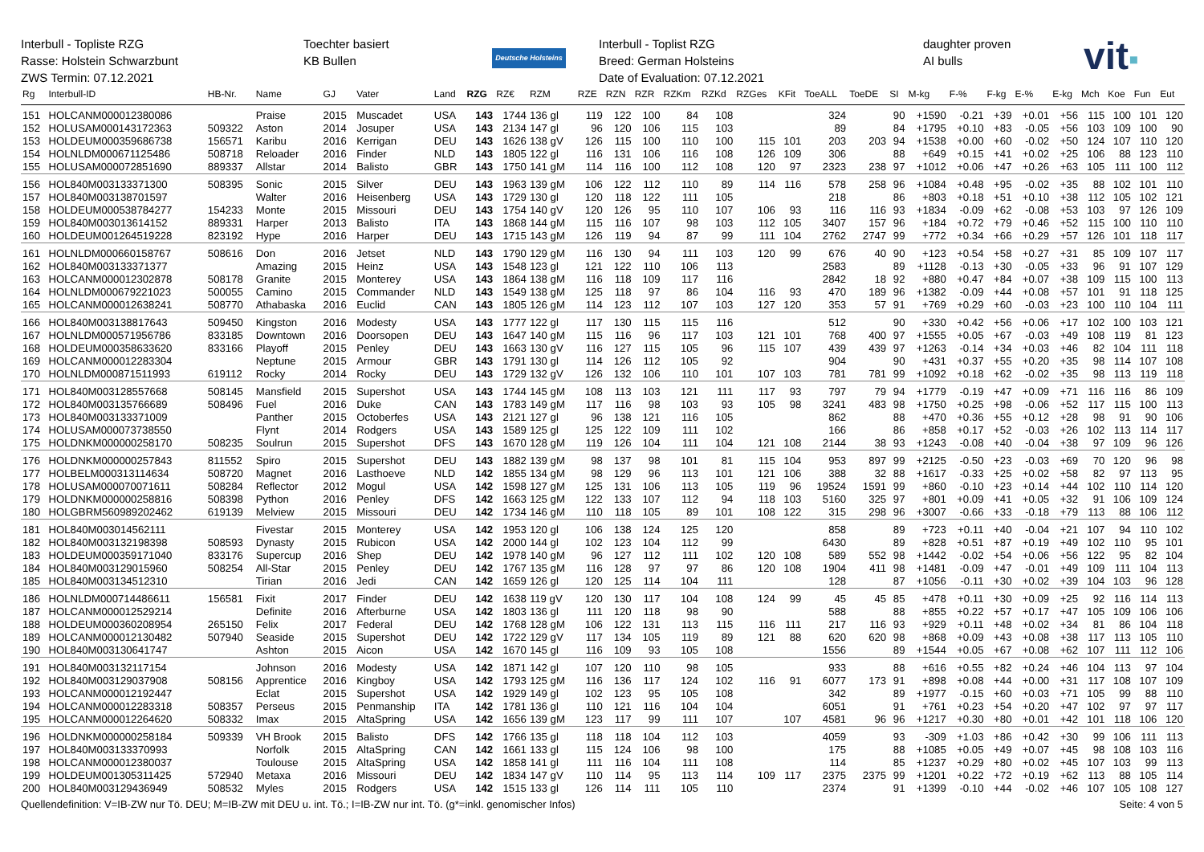Interbull - Topliste RZG
Rasse: Holstein Schwarzbunt
ZWS Termin: 07.12.2021
Toechter basiert
KB Bullen
Deutsche Holsteins
Interbull - Toplist RZG
Breed: German Holsteins
Date of Evaluation: 07.12.2021
daughter proven
AI bulls
vit▪
| Rg | Interbull-ID | HB-Nr. | Name | GJ | Vater | Land | RZG | RZ€ | RZM | RZE | RZN | RZR | RZKm | RZKd | RZGes | KFit | ToeALL | ToeDE | SI | M-kg | F-% | F-kg | E-% | E-kg | Mch | Koe | Fun | Eut |
| --- | --- | --- | --- | --- | --- | --- | --- | --- | --- | --- | --- | --- | --- | --- | --- | --- | --- | --- | --- | --- | --- | --- | --- | --- | --- | --- | --- | --- |
| 151 | HOLCANM000012380086 | | Praise | 2015 | Muscadet | USA | 143 | 1744 | 136 gl | 119 | 122 | 100 | 84 | 108 | | | 324 | | 90 | +1590 | -0.21 | +39 | +0.01 | +56 | 115 | 100 | 101 | 120 |
| 152 | HOLUSAM000143172363 | 509322 | Aston | 2014 | Josuper | USA | 143 | 2134 | 147 gl | 96 | 120 | 106 | 115 | 103 | | | 89 | | 84 | +1795 | +0.10 | +83 | -0.05 | +56 | 103 | 109 | 100 | 90 |
| 153 | HOLDEUM000359686738 | 156571 | Karibu | 2016 | Kerrigan | DEU | 143 | 1626 | 138 gV | 126 | 115 | 100 | 110 | 100 | 115 | 101 | 203 | 203 | 94 | +1538 | +0.00 | +60 | -0.02 | +50 | 124 | 107 | 110 | 120 |
| 154 | HOLNLDM000671125486 | 508718 | Reloader | 2016 | Finder | NLD | 143 | 1805 | 122 gl | 116 | 131 | 106 | 116 | 108 | 126 | 109 | 306 | | 88 | +649 | +0.15 | +41 | +0.02 | +25 | 106 | 88 | 123 | 110 |
| 155 | HOLUSAM000072851690 | 889337 | Allstar | 2014 | Balisto | GBR | 143 | 1750 | 141 gM | 114 | 116 | 100 | 112 | 108 | 120 | 97 | 2323 | 238 | 97 | +1012 | +0.06 | +47 | +0.26 | +63 | 105 | 111 | 100 | 112 |
| 156 | HOL840M003133371300 | 508395 | Sonic | 2015 | Silver | DEU | 143 | 1963 | 139 gM | 106 | 122 | 112 | 110 | 89 | 114 | 116 | 578 | 258 | 96 | +1084 | +0.48 | +95 | -0.02 | +35 | 88 | 102 | 101 | 110 |
| 157 | HOL840M003138701597 | | Walter | 2016 | Heisenberg | USA | 143 | 1729 | 130 gl | 120 | 118 | 122 | 111 | 105 | | | 218 | | 86 | +803 | +0.18 | +51 | +0.10 | +38 | 112 | 105 | 102 | 121 |
| 158 | HOLDEUM000538784277 | 154233 | Monte | 2015 | Missouri | DEU | 143 | 1754 | 140 gV | 120 | 126 | 95 | 110 | 107 | 106 | 93 | 116 | 116 | 93 | +1834 | -0.09 | +62 | -0.08 | +53 | 103 | 97 | 126 | 109 |
| 159 | HOL840M003013614152 | 889331 | Harper | 2013 | Balisto | ITA | 143 | 1868 | 144 gM | 115 | 116 | 107 | 98 | 103 | 112 | 105 | 3407 | 157 | 96 | +184 | +0.72 | +79 | +0.46 | +52 | 115 | 100 | 110 | 110 |
| 160 | HOLDEUM001264519228 | 823192 | Hype | 2016 | Harper | DEU | 143 | 1715 | 143 gM | 126 | 119 | 94 | 87 | 99 | 111 | 104 | 2762 | 2747 | 99 | +772 | +0.34 | +66 | +0.29 | +57 | 126 | 101 | 118 | 117 |
| 161 | HOLNLDM000660158767 | 508616 | Don | 2016 | Jetset | NLD | 143 | 1790 | 129 gM | 116 | 130 | 94 | 111 | 103 | 120 | 99 | 676 | 40 | 90 | +123 | +0.54 | +58 | +0.27 | +31 | 85 | 109 | 107 | 117 |
| 162 | HOL840M003133371377 | | Amazing | 2015 | Heinz | USA | 143 | 1548 | 123 gl | 121 | 122 | 110 | 106 | 113 | | | 2583 | | 89 | +1128 | -0.13 | +30 | -0.05 | +33 | 96 | 91 | 107 | 129 |
| 163 | HOLCANM000012302878 | 508178 | Granite | 2015 | Monterey | USA | 143 | 1864 | 138 gM | 116 | 118 | 109 | 117 | 116 | | | 2842 | 18 | 92 | +880 | +0.47 | +84 | +0.07 | +38 | 109 | 115 | 100 | 113 |
| 164 | HOLNLDM000679221023 | 500055 | Camino | 2015 | Commander | NLD | 143 | 1549 | 138 gM | 125 | 118 | 97 | 86 | 104 | 116 | 93 | 470 | 189 | 96 | +1382 | -0.09 | +44 | +0.08 | +57 | 101 | 91 | 118 | 125 |
| 165 | HOLCANM000012638241 | 508770 | Athabaska | 2016 | Euclid | CAN | 143 | 1805 | 126 gM | 114 | 123 | 112 | 107 | 103 | 127 | 120 | 353 | 57 | 91 | +769 | +0.29 | +60 | -0.03 | +23 | 100 | 110 | 104 | 111 |
| 166 | HOL840M003138817643 | 509450 | Kingston | 2016 | Modesty | USA | 143 | 1777 | 122 gl | 117 | 130 | 115 | 115 | 116 | | | 512 | | 90 | +330 | +0.42 | +56 | +0.06 | +17 | 102 | 100 | 103 | 121 |
| 167 | HOLNLDM000571956786 | 833185 | Downtown | 2016 | Doorsopen | DEU | 143 | 1647 | 140 gM | 115 | 116 | 96 | 117 | 103 | 121 | 101 | 768 | 400 | 97 | +1555 | +0.05 | +67 | -0.03 | +49 | 108 | 119 | 81 | 123 |
| 168 | HOLDEUM000358633620 | 833166 | Playoff | 2015 | Penley | DEU | 143 | 1663 | 130 gV | 116 | 127 | 115 | 105 | 96 | 115 | 107 | 439 | 439 | 97 | +1263 | -0.14 | +34 | +0.03 | +46 | 82 | 104 | 111 | 118 |
| 169 | HOLCANM000012283304 | | Neptune | 2015 | Armour | GBR | 143 | 1791 | 130 gl | 114 | 126 | 112 | 105 | 92 | | | 904 | | 90 | +431 | +0.37 | +55 | +0.20 | +35 | 98 | 114 | 107 | 108 |
| 170 | HOLNLDM000871511993 | 619112 | Rocky | 2014 | Rocky | DEU | 143 | 1729 | 132 gV | 126 | 132 | 106 | 110 | 101 | 107 | 103 | 781 | 781 | 99 | +1092 | +0.18 | +62 | -0.02 | +35 | 98 | 113 | 119 | 118 |
| 171 | HOL840M003128557668 | 508145 | Mansfield | 2015 | Supershot | USA | 143 | 1744 | 145 gM | 108 | 113 | 103 | 121 | 111 | 117 | 93 | 797 | 79 | 94 | +1779 | -0.19 | +47 | +0.09 | +71 | 116 | 116 | 86 | 109 |
| 172 | HOL840M003135766689 | 508496 | Fuel | 2016 | Duke | CAN | 143 | 1783 | 149 gM | 117 | 116 | 98 | 103 | 93 | 105 | 98 | 3241 | 483 | 98 | +1750 | +0.25 | +98 | -0.06 | +52 | 117 | 115 | 100 | 113 |
| 173 | HOL840M003133371009 | | Panther | 2015 | Octoberfes | USA | 143 | 2121 | 127 gl | 96 | 138 | 121 | 116 | 105 | | | 862 | | 88 | +470 | +0.36 | +55 | +0.12 | +28 | 98 | 91 | 90 | 106 |
| 174 | HOLUSAM000073738550 | | Flynt | 2014 | Rodgers | USA | 143 | 1589 | 125 gl | 125 | 122 | 109 | 111 | 102 | | | 166 | | 86 | +858 | +0.17 | +52 | -0.03 | +26 | 102 | 113 | 114 | 117 |
| 175 | HOLDNKM000000258170 | 508235 | Soulrun | 2015 | Supershot | DFS | 143 | 1670 | 128 gM | 119 | 126 | 104 | 111 | 104 | 121 | 108 | 2144 | 38 | 93 | +1243 | -0.08 | +40 | -0.04 | +38 | 97 | 109 | 96 | 126 |
| 176 | HOLDNKM000000257843 | 811552 | Spiro | 2015 | Supershot | DEU | 143 | 1882 | 139 gM | 98 | 137 | 98 | 101 | 81 | 115 | 104 | 953 | 897 | 99 | +2125 | -0.50 | +23 | -0.03 | +69 | 70 | 120 | 96 | 98 |
| 177 | HOLBELM000313114634 | 508720 | Magnet | 2016 | Lasthoeve | NLD | 142 | 1855 | 134 gM | 98 | 129 | 96 | 113 | 101 | 121 | 106 | 388 | 32 | 88 | +1617 | -0.33 | +25 | +0.02 | +58 | 82 | 97 | 113 | 95 |
| 178 | HOLUSAM000070071611 | 508284 | Reflector | 2012 | Mogul | USA | 142 | 1598 | 127 gM | 125 | 131 | 106 | 113 | 105 | 119 | 96 | 19524 | 1591 | 99 | +860 | -0.10 | +23 | +0.14 | +44 | 102 | 110 | 114 | 120 |
| 179 | HOLDNKM000000258816 | 508398 | Python | 2016 | Penley | DFS | 142 | 1663 | 125 gM | 122 | 133 | 107 | 112 | 94 | 118 | 103 | 5160 | 325 | 97 | +801 | +0.09 | +41 | +0.05 | +32 | 91 | 106 | 109 | 124 |
| 180 | HOLGBRM560989202462 | 619139 | Melview | 2015 | Missouri | DEU | 142 | 1734 | 146 gM | 110 | 118 | 105 | 89 | 101 | 108 | 122 | 315 | 298 | 96 | +3007 | -0.66 | +33 | -0.18 | +79 | 113 | 88 | 106 | 112 |
| 181 | HOL840M003014562111 | | Fivestar | 2015 | Monterey | USA | 142 | 1953 | 120 gl | 106 | 138 | 124 | 125 | 120 | | | 858 | | 89 | +723 | +0.11 | +40 | -0.04 | +21 | 107 | 94 | 110 | 102 |
| 182 | HOL840M003132198398 | 508593 | Dynasty | 2015 | Rubicon | USA | 142 | 2000 | 144 gl | 102 | 123 | 104 | 112 | 99 | | | 6430 | | 89 | +828 | +0.51 | +87 | +0.19 | +49 | 102 | 110 | 95 | 101 |
| 183 | HOLDEUM000359171040 | 833176 | Supercup | 2016 | Shep | DEU | 142 | 1978 | 140 gM | 96 | 127 | 112 | 111 | 102 | 120 | 108 | 589 | 552 | 98 | +1442 | -0.02 | +54 | +0.06 | +56 | 122 | 95 | 82 | 104 |
| 184 | HOL840M003129015960 | 508254 | All-Star | 2015 | Penley | DEU | 142 | 1767 | 135 gM | 116 | 128 | 97 | 97 | 86 | 120 | 108 | 1904 | 411 | 98 | +1481 | -0.09 | +47 | -0.01 | +49 | 109 | 111 | 104 | 113 |
| 185 | HOL840M003134512310 | | Tirian | 2016 | Jedi | CAN | 142 | 1659 | 126 gl | 120 | 125 | 114 | 104 | 111 | | | 128 | | 87 | +1056 | -0.11 | +30 | +0.02 | +39 | 104 | 103 | 96 | 128 |
| 186 | HOLNLDM000714486611 | 156581 | Fixit | 2017 | Finder | DEU | 142 | 1638 | 119 gV | 120 | 130 | 117 | 104 | 108 | 124 | 99 | 45 | 45 | 85 | +478 | +0.11 | +30 | +0.09 | +25 | 92 | 116 | 114 | 113 |
| 187 | HOLCANM000012529214 | | Definite | 2016 | Afterburne | USA | 142 | 1803 | 136 gl | 111 | 120 | 118 | 98 | 90 | | | 588 | | 88 | +855 | +0.22 | +57 | +0.17 | +47 | 105 | 109 | 106 | 106 |
| 188 | HOLDEUM000360208954 | 265150 | Felix | 2017 | Federal | DEU | 142 | 1768 | 128 gM | 106 | 122 | 131 | 113 | 115 | 116 | 111 | 217 | 116 | 93 | +929 | +0.11 | +48 | +0.02 | +34 | 81 | 86 | 104 | 118 |
| 189 | HOLCANM000012130482 | 507940 | Seaside | 2015 | Supershot | DEU | 142 | 1722 | 129 gV | 117 | 134 | 105 | 119 | 89 | 121 | 88 | 620 | 620 | 98 | +868 | +0.09 | +43 | +0.08 | +38 | 117 | 113 | 105 | 110 |
| 190 | HOL840M003130641747 | | Ashton | 2015 | Aicon | USA | 142 | 1670 | 145 gl | 116 | 109 | 93 | 105 | 108 | | | 1556 | | 89 | +1544 | +0.05 | +67 | +0.08 | +62 | 107 | 111 | 112 | 106 |
| 191 | HOL840M003132117154 | | Johnson | 2016 | Modesty | USA | 142 | 1871 | 142 gl | 107 | 120 | 110 | 98 | 105 | | | 933 | | 88 | +616 | +0.55 | +82 | +0.24 | +46 | 104 | 113 | 97 | 104 |
| 192 | HOL840M003129037908 | 508156 | Apprentice | 2016 | Kingboy | USA | 142 | 1793 | 125 gM | 116 | 136 | 117 | 124 | 102 | 116 | 91 | 6077 | 173 | 91 | +898 | +0.08 | +44 | +0.00 | +31 | 117 | 108 | 107 | 109 |
| 193 | HOLCANM000012192447 | | Eclat | 2015 | Supershot | USA | 142 | 1929 | 149 gl | 102 | 123 | 95 | 105 | 108 | | | 342 | | 89 | +1977 | -0.15 | +60 | +0.03 | +71 | 105 | 99 | 88 | 110 |
| 194 | HOLCANM000012283318 | 508357 | Perseus | 2015 | Penmanship | ITA | 142 | 1781 | 136 gl | 110 | 121 | 116 | 104 | 104 | | | 6051 | | 91 | +761 | +0.23 | +54 | +0.20 | +47 | 102 | 97 | 97 | 117 |
| 195 | HOLCANM000012264620 | 508332 | Imax | 2015 | AltaSpring | USA | 142 | 1656 | 139 gM | 123 | 117 | 99 | 111 | 107 | | 107 | 4581 | 96 | 96 | +1217 | +0.30 | +80 | +0.01 | +42 | 101 | 118 | 106 | 120 |
| 196 | HOLDNKM000000258184 | 509339 | VH Brook | 2015 | Balisto | DFS | 142 | 1766 | 135 gl | 118 | 118 | 104 | 112 | 103 | | | 4059 | | 93 | -309 | +1.03 | +86 | +0.42 | +30 | 99 | 106 | 111 | 113 |
| 197 | HOL840M003133370993 | | Norfolk | 2015 | AltaSpring | CAN | 142 | 1661 | 133 gl | 115 | 124 | 106 | 98 | 100 | | | 175 | | 88 | +1085 | +0.05 | +49 | +0.07 | +45 | 98 | 108 | 103 | 116 |
| 198 | HOLCANM000012380037 | | Toulouse | 2015 | AltaSpring | USA | 142 | 1858 | 141 gl | 111 | 116 | 104 | 111 | 108 | | | 114 | | 85 | +1237 | +0.29 | +80 | +0.02 | +45 | 107 | 103 | 99 | 113 |
| 199 | HOLDEUM001305311425 | 572940 | Metaxa | 2016 | Missouri | DEU | 142 | 1834 | 147 gV | 110 | 114 | 95 | 113 | 114 | 109 | 117 | 2375 | 2375 | 99 | +1201 | +0.22 | +72 | +0.19 | +62 | 113 | 88 | 105 | 114 |
| 200 | HOL840M003129436949 | 508532 | Myles | 2015 | Rodgers | USA | 142 | 1515 | 133 gl | 126 | 114 | 111 | 105 | 110 | | | 2374 | | 91 | +1399 | -0.10 | +44 | -0.02 | +46 | 107 | 105 | 108 | 127 |
Quellendefinition: V=IB-ZW nur Tö. DEU; M=IB-ZW mit DEU u. int. Tö.; I=IB-ZW nur int. Tö. (g*=inkl. genomischer Infos) Seite: 4 von 5